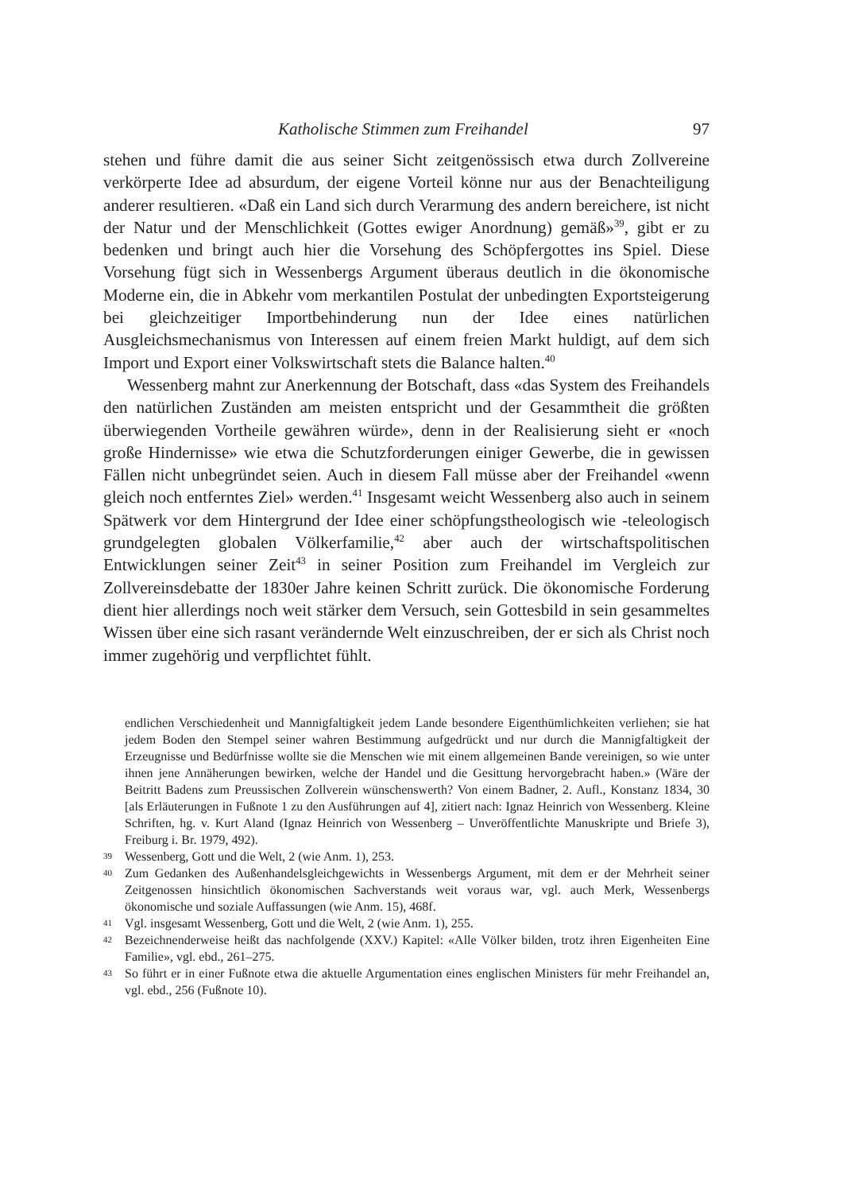Katholische Stimmen zum Freihandel 97
stehen und führe damit die aus seiner Sicht zeitgenössisch etwa durch Zollvereine verkörperte Idee ad absurdum, der eigene Vorteil könne nur aus der Benachteiligung anderer resultieren. «Daß ein Land sich durch Verarmung des andern bereichere, ist nicht der Natur und der Menschlichkeit (Gottes ewiger Anordnung) gemäß»<sup>39</sup>, gibt er zu bedenken und bringt auch hier die Vorsehung des Schöpfergottes ins Spiel. Diese Vorsehung fügt sich in Wessenbergs Argument überaus deutlich in die ökonomische Moderne ein, die in Abkehr vom merkantilen Postulat der unbedingten Exportsteigerung bei gleichzeitiger Importbehinderung nun der Idee eines natürlichen Ausgleichsmechanismus von Interessen auf einem freien Markt huldigt, auf dem sich Import und Export einer Volkswirtschaft stets die Balance halten.<sup>40</sup>
Wessenberg mahnt zur Anerkennung der Botschaft, dass «das System des Freihandels den natürlichen Zuständen am meisten entspricht und der Gesammtheit die größten überwiegenden Vortheile gewähren würde», denn in der Realisierung sieht er «noch große Hindernisse» wie etwa die Schutzforderungen einiger Gewerbe, die in gewissen Fällen nicht unbegründet seien. Auch in diesem Fall müsse aber der Freihandel «wenn gleich noch entferntes Ziel» werden.<sup>41</sup> Insgesamt weicht Wessenberg also auch in seinem Spätwerk vor dem Hintergrund der Idee einer schöpfungstheologisch wie -teleologisch grundgelegten globalen Völkerfamilie,<sup>42</sup> aber auch der wirtschaftspolitischen Entwicklungen seiner Zeit<sup>43</sup> in seiner Position zum Freihandel im Vergleich zur Zollvereinsdebatte der 1830er Jahre keinen Schritt zurück. Die ökonomische Forderung dient hier allerdings noch weit stärker dem Versuch, sein Gottesbild in sein gesammeltes Wissen über eine sich rasant verändernde Welt einzuschreiben, der er sich als Christ noch immer zugehörig und verpflichtet fühlt.
endlichen Verschiedenheit und Mannigfaltigkeit jedem Lande besondere Eigenthümlichkeiten verliehen; sie hat jedem Boden den Stempel seiner wahren Bestimmung aufgedrückt und nur durch die Mannigfaltigkeit der Erzeugnisse und Bedürfnisse wollte sie die Menschen wie mit einem allgemeinen Bande vereinigen, so wie unter ihnen jene Annäherungen bewirken, welche der Handel und die Gesittung hervorgebracht haben.» (Wäre der Beitritt Badens zum Preussischen Zollverein wünschenswerth? Von einem Badner, 2. Aufl., Konstanz 1834, 30 [als Erläuterungen in Fußnote 1 zu den Ausführungen auf 4], zitiert nach: Ignaz Heinrich von Wessenberg. Kleine Schriften, hg. v. Kurt Aland (Ignaz Heinrich von Wessenberg – Unveröffentlichte Manuskripte und Briefe 3), Freiburg i. Br. 1979, 492).
39 Wessenberg, Gott und die Welt, 2 (wie Anm. 1), 253.
40 Zum Gedanken des Außenhandelsgleichgewichts in Wessenbergs Argument, mit dem er der Mehrheit seiner Zeitgenossen hinsichtlich ökonomischen Sachverstands weit voraus war, vgl. auch Merk, Wessenbergs ökonomische und soziale Auffassungen (wie Anm. 15), 468f.
41 Vgl. insgesamt Wessenberg, Gott und die Welt, 2 (wie Anm. 1), 255.
42 Bezeichnenderweise heißt das nachfolgende (XXV.) Kapitel: «Alle Völker bilden, trotz ihren Eigenheiten Eine Familie», vgl. ebd., 261–275.
43 So führt er in einer Fußnote etwa die aktuelle Argumentation eines englischen Ministers für mehr Freihandel an, vgl. ebd., 256 (Fußnote 10).